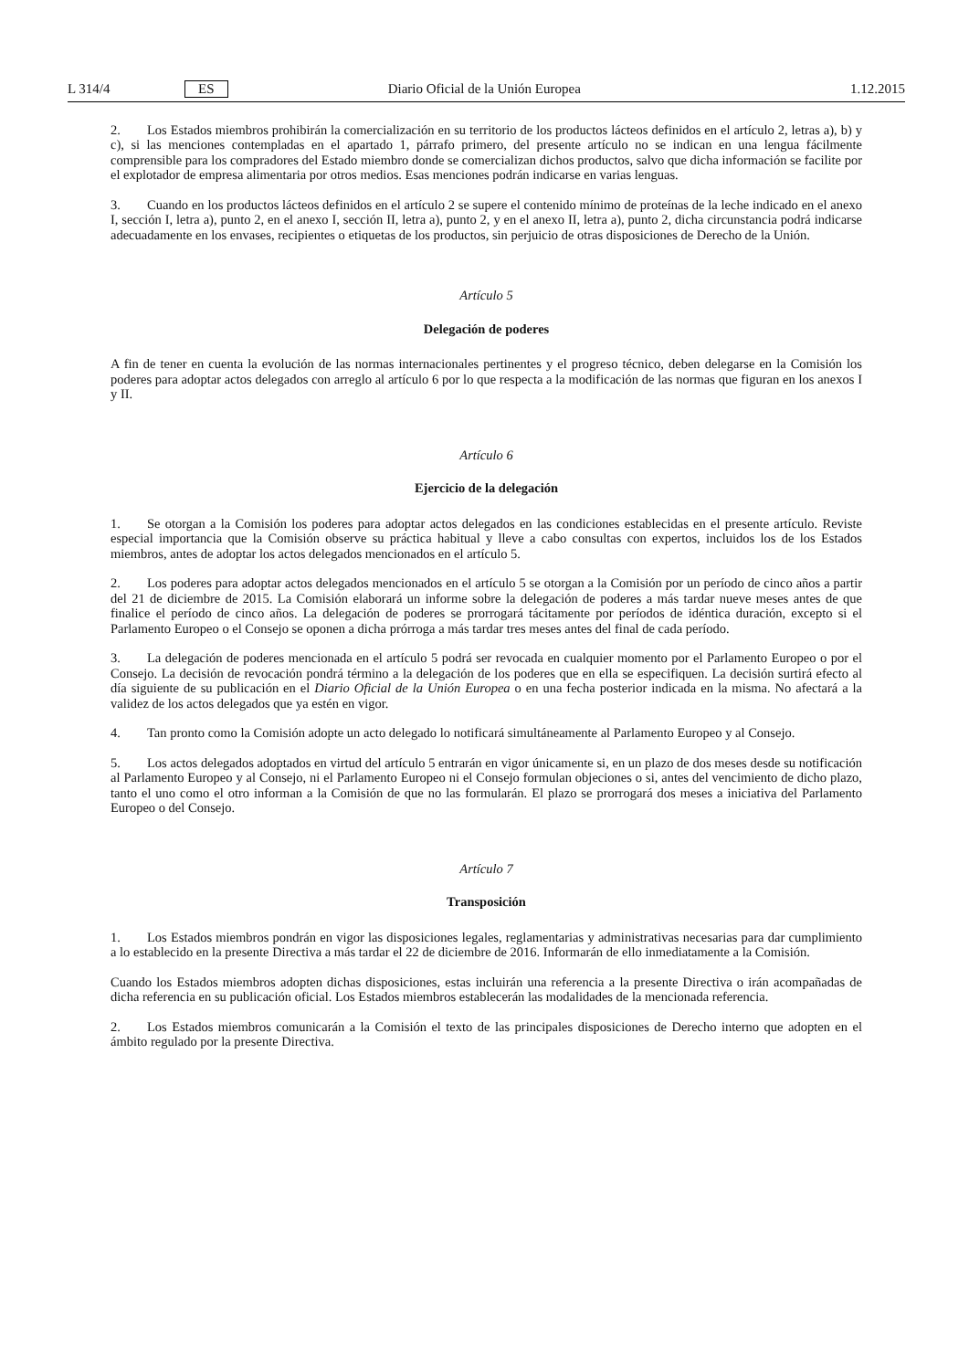L 314/4 ES Diario Oficial de la Unión Europea 1.12.2015
2. Los Estados miembros prohibirán la comercialización en su territorio de los productos lácteos definidos en el artículo 2, letras a), b) y c), si las menciones contempladas en el apartado 1, párrafo primero, del presente artículo no se indican en una lengua fácilmente comprensible para los compradores del Estado miembro donde se comercializan dichos productos, salvo que dicha información se facilite por el explotador de empresa alimentaria por otros medios. Esas menciones podrán indicarse en varias lenguas.
3. Cuando en los productos lácteos definidos en el artículo 2 se supere el contenido mínimo de proteínas de la leche indicado en el anexo I, sección I, letra a), punto 2, en el anexo I, sección II, letra a), punto 2, y en el anexo II, letra a), punto 2, dicha circunstancia podrá indicarse adecuadamente en los envases, recipientes o etiquetas de los productos, sin perjuicio de otras disposiciones de Derecho de la Unión.
Artículo 5
Delegación de poderes
A fin de tener en cuenta la evolución de las normas internacionales pertinentes y el progreso técnico, deben delegarse en la Comisión los poderes para adoptar actos delegados con arreglo al artículo 6 por lo que respecta a la modificación de las normas que figuran en los anexos I y II.
Artículo 6
Ejercicio de la delegación
1. Se otorgan a la Comisión los poderes para adoptar actos delegados en las condiciones establecidas en el presente artículo. Reviste especial importancia que la Comisión observe su práctica habitual y lleve a cabo consultas con expertos, incluidos los de los Estados miembros, antes de adoptar los actos delegados mencionados en el artículo 5.
2. Los poderes para adoptar actos delegados mencionados en el artículo 5 se otorgan a la Comisión por un período de cinco años a partir del 21 de diciembre de 2015. La Comisión elaborará un informe sobre la delegación de poderes a más tardar nueve meses antes de que finalice el período de cinco años. La delegación de poderes se prorrogará tácitamente por períodos de idéntica duración, excepto si el Parlamento Europeo o el Consejo se oponen a dicha prórroga a más tardar tres meses antes del final de cada período.
3. La delegación de poderes mencionada en el artículo 5 podrá ser revocada en cualquier momento por el Parlamento Europeo o por el Consejo. La decisión de revocación pondrá término a la delegación de los poderes que en ella se especifiquen. La decisión surtirá efecto al día siguiente de su publicación en el Diario Oficial de la Unión Europea o en una fecha posterior indicada en la misma. No afectará a la validez de los actos delegados que ya estén en vigor.
4. Tan pronto como la Comisión adopte un acto delegado lo notificará simultáneamente al Parlamento Europeo y al Consejo.
5. Los actos delegados adoptados en virtud del artículo 5 entrarán en vigor únicamente si, en un plazo de dos meses desde su notificación al Parlamento Europeo y al Consejo, ni el Parlamento Europeo ni el Consejo formulan objeciones o si, antes del vencimiento de dicho plazo, tanto el uno como el otro informan a la Comisión de que no las formularán. El plazo se prorrogará dos meses a iniciativa del Parlamento Europeo o del Consejo.
Artículo 7
Transposición
1. Los Estados miembros pondrán en vigor las disposiciones legales, reglamentarias y administrativas necesarias para dar cumplimiento a lo establecido en la presente Directiva a más tardar el 22 de diciembre de 2016. Informarán de ello inmediatamente a la Comisión.
Cuando los Estados miembros adopten dichas disposiciones, estas incluirán una referencia a la presente Directiva o irán acompañadas de dicha referencia en su publicación oficial. Los Estados miembros establecerán las modalidades de la mencionada referencia.
2. Los Estados miembros comunicarán a la Comisión el texto de las principales disposiciones de Derecho interno que adopten en el ámbito regulado por la presente Directiva.